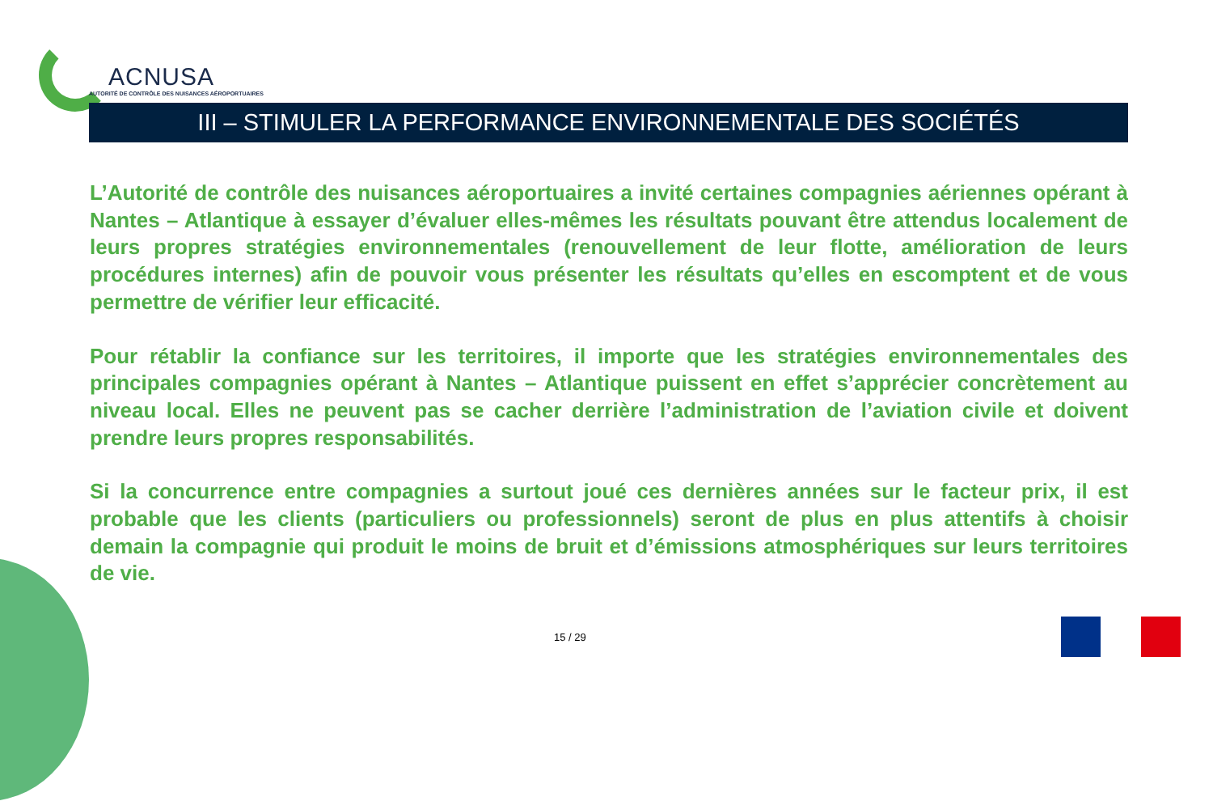ACNUSA
AUTORITÉ DE CONTRÔLE DES NUISANCES AÉROPORTUAIRES
III – STIMULER LA PERFORMANCE ENVIRONNEMENTALE DES SOCIÉTÉS
L’Autorité de contrôle des nuisances aéroportuaires a invité certaines compagnies aériennes opérant à Nantes – Atlantique à essayer d’évaluer elles-mêmes les résultats pouvant être attendus localement de leurs propres stratégies environnementales (renouvellement de leur flotte, amélioration de leurs procédures internes) afin de pouvoir vous présenter les résultats qu’elles en escomptent et de vous permettre de vérifier leur efficacité.
Pour rétablir la confiance sur les territoires, il importe que les stratégies environnementales des principales compagnies opérant à Nantes – Atlantique puissent en effet s’apprécier concrètement au niveau local. Elles ne peuvent pas se cacher derrière l’administration de l’aviation civile et doivent prendre leurs propres responsabilités.
Si la concurrence entre compagnies a surtout joué ces dernières années sur le facteur prix, il est probable que les clients (particuliers ou professionnels) seront de plus en plus attentifs à choisir demain la compagnie qui produit le moins de bruit et d’émissions atmosphériques sur leurs territoires de vie.
15 / 29